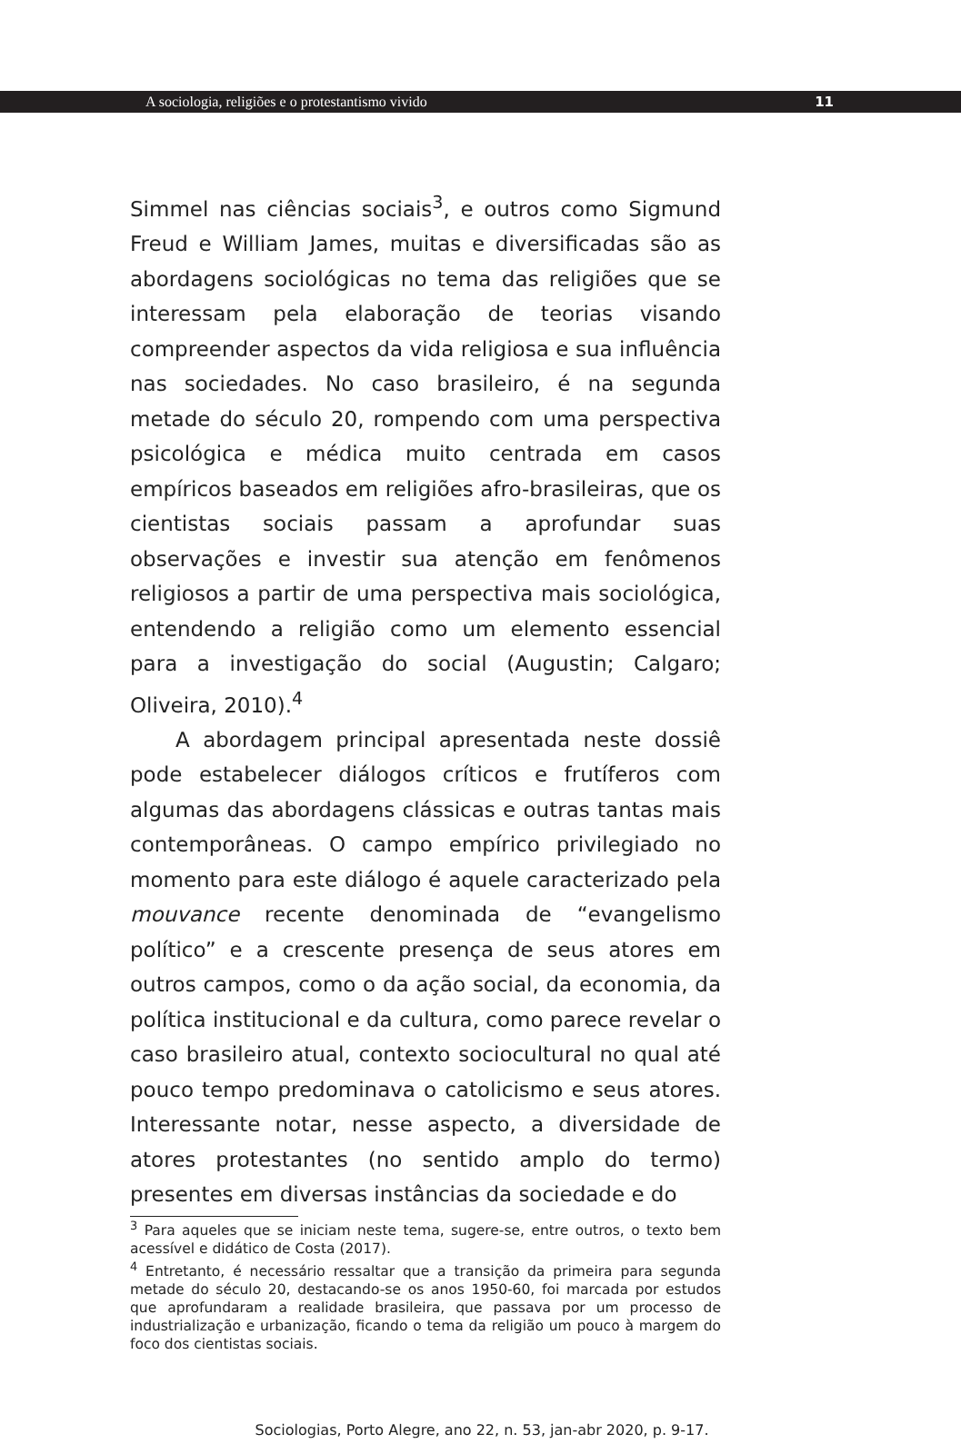A sociologia, religiões e o protestantismo vivido 11
Simmel nas ciências sociais<sup>3</sup>, e outros como Sigmund Freud e William James, muitas e diversificadas são as abordagens sociológicas no tema das religiões que se interessam pela elaboração de teorias visando compreender aspectos da vida religiosa e sua influência nas sociedades. No caso brasileiro, é na segunda metade do século 20, rompendo com uma perspectiva psicológica e médica muito centrada em casos empíricos baseados em religiões afro-brasileiras, que os cientistas sociais passam a aprofundar suas observações e investir sua atenção em fenômenos religiosos a partir de uma perspectiva mais sociológica, entendendo a religião como um elemento essencial para a investigação do social (Augustin; Calgaro; Oliveira, 2010).<sup>4</sup>
A abordagem principal apresentada neste dossiê pode estabelecer diálogos críticos e frutíferos com algumas das abordagens clássicas e outras tantas mais contemporâneas. O campo empírico privilegiado no momento para este diálogo é aquele caracterizado pela mouvance recente denominada de “evangelismo político” e a crescente presença de seus atores em outros campos, como o da ação social, da economia, da política institucional e da cultura, como parece revelar o caso brasileiro atual, contexto sociocultural no qual até pouco tempo predominava o catolicismo e seus atores. Interessante notar, nesse aspecto, a diversidade de atores protestantes (no sentido amplo do termo) presentes em diversas instâncias da sociedade e do
<sup>3</sup> Para aqueles que se iniciam neste tema, sugere-se, entre outros, o texto bem acessível e didático de Costa (2017).
<sup>4</sup> Entretanto, é necessário ressaltar que a transição da primeira para segunda metade do século 20, destacando-se os anos 1950-60, foi marcada por estudos que aprofundaram a realidade brasileira, que passava por um processo de industrialização e urbanização, ficando o tema da religião um pouco à margem do foco dos cientistas sociais.
Sociologias, Porto Alegre, ano 22, n. 53, jan-abr 2020, p. 9-17.